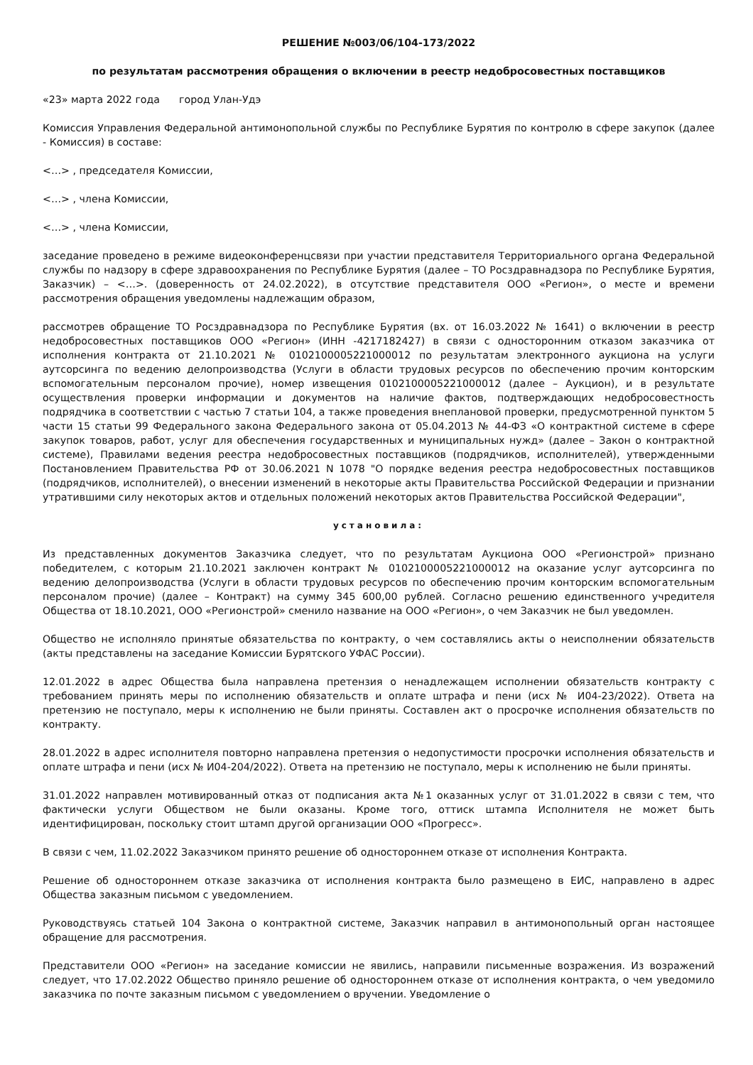РЕШЕНИЕ №003/06/104-173/2022
по результатам рассмотрения обращения о включении в реестр недобросовестных поставщиков
«23» марта 2022 года город Улан-Удэ
Комиссия Управления Федеральной антимонопольной службы по Республике Бурятия по контролю в сфере закупок (далее - Комиссия) в составе:
<…> , председателя Комиссии,
<…> , члена Комиссии,
<…> , члена Комиссии,
заседание проведено в режиме видеоконференцсвязи при участии представителя Территориального органа Федеральной службы по надзору в сфере здравоохранения по Республике Бурятия (далее – ТО Росздравнадзора по Республике Бурятия, Заказчик) – <…>. (доверенность от 24.02.2022), в отсутствие представителя ООО «Регион», о месте и времени рассмотрения обращения уведомлены надлежащим образом,
рассмотрев обращение ТО Росздравнадзора по Республике Бурятия (вх. от 16.03.2022 № 1641) о включении в реестр недобросовестных поставщиков ООО «Регион» (ИНН -4217182427) в связи с односторонним отказом заказчика от исполнения контракта от 21.10.2021 № 0102100005221000012 по результатам электронного аукциона на услуги аутсорсинга по ведению делопроизводства (Услуги в области трудовых ресурсов по обеспечению прочим конторским вспомогательным персоналом прочие), номер извещения 0102100005221000012 (далее – Аукцион), и в результате осуществления проверки информации и документов на наличие фактов, подтверждающих недобросовестность подрядчика в соответствии с частью 7 статьи 104, а также проведения внеплановой проверки, предусмотренной пунктом 5 части 15 статьи 99 Федерального закона Федерального закона от 05.04.2013 № 44-ФЗ «О контрактной системе в сфере закупок товаров, работ, услуг для обеспечения государственных и муниципальных нужд» (далее – Закон о контрактной системе), Правилами ведения реестра недобросовестных поставщиков (подрядчиков, исполнителей), утвержденными Постановлением Правительства РФ от 30.06.2021 N 1078 "О порядке ведения реестра недобросовестных поставщиков (подрядчиков, исполнителей), о внесении изменений в некоторые акты Правительства Российской Федерации и признании утратившими силу некоторых актов и отдельных положений некоторых актов Правительства Российской Федерации",
установила:
Из представленных документов Заказчика следует, что по результатам Аукциона ООО «Регионстрой» признано победителем, с которым 21.10.2021 заключен контракт № 0102100005221000012 на оказание услуг аутсорсинга по ведению делопроизводства (Услуги в области трудовых ресурсов по обеспечению прочим конторским вспомогательным персоналом прочие) (далее – Контракт) на сумму 345 600,00 рублей. Согласно решению единственного учредителя Общества от 18.10.2021, ООО «Регионстрой» сменило название на ООО «Регион», о чем Заказчик не был уведомлен.
Общество не исполняло принятые обязательства по контракту, о чем составлялись акты о неисполнении обязательств (акты представлены на заседание Комиссии Бурятского УФАС России).
12.01.2022 в адрес Общества была направлена претензия о ненадлежащем исполнении обязательств контракту с требованием принять меры по исполнению обязательств и оплате штрафа и пени (исх № И04-23/2022). Ответа на претензию не поступало, меры к исполнению не были приняты. Составлен акт о просрочке исполнения обязательств по контракту.
28.01.2022 в адрес исполнителя повторно направлена претензия о недопустимости просрочки исполнения обязательств и оплате штрафа и пени (исх № И04-204/2022). Ответа на претензию не поступало, меры к исполнению не были приняты.
31.01.2022 направлен мотивированный отказ от подписания акта №1 оказанных услуг от 31.01.2022 в связи с тем, что фактически услуги Обществом не были оказаны. Кроме того, оттиск штампа Исполнителя не может быть идентифицирован, поскольку стоит штамп другой организации ООО «Прогресс».
В связи с чем, 11.02.2022 Заказчиком принято решение об одностороннем отказе от исполнения Контракта.
Решение об одностороннем отказе заказчика от исполнения контракта было размещено в ЕИС, направлено в адрес Общества заказным письмом с уведомлением.
Руководствуясь статьей 104 Закона о контрактной системе, Заказчик направил в антимонопольный орган настоящее обращение для рассмотрения.
Представители ООО «Регион» на заседание комиссии не явились, направили письменные возражения. Из возражений следует, что 17.02.2022 Общество приняло решение об одностороннем отказе от исполнения контракта, о чем уведомило заказчика по почте заказным письмом с уведомлением о вручении. Уведомление о